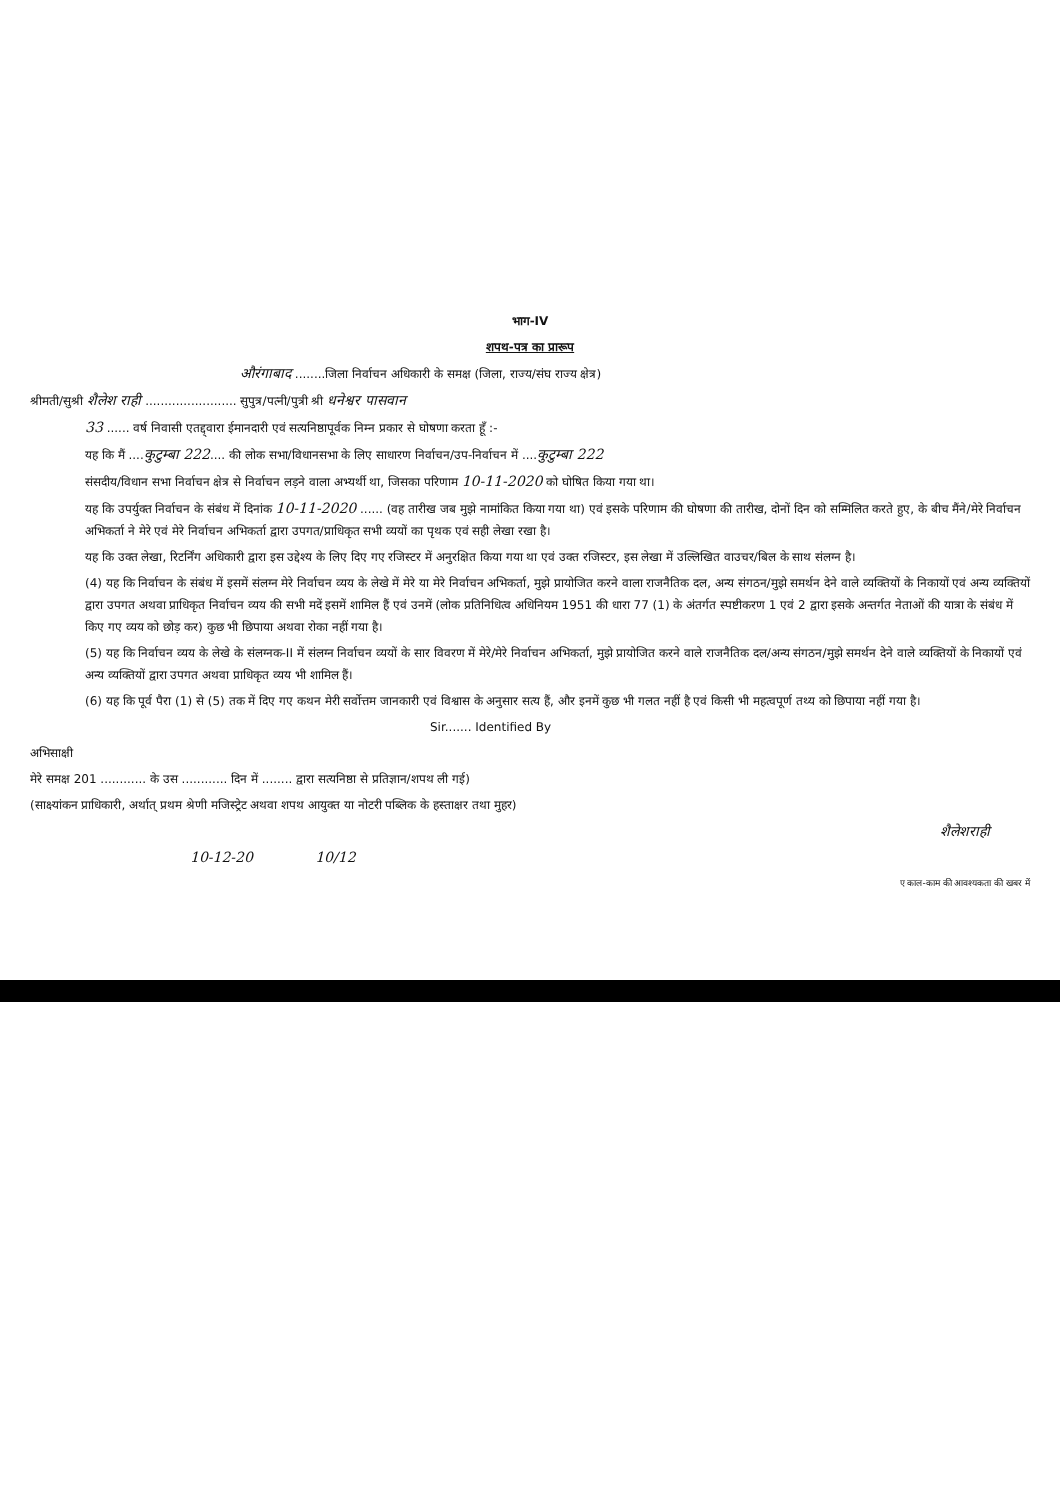भाग-IV
शपथ-पत्र का प्रारूप
औरंगाबाद ........जिला निर्वाचन अधिकारी के समक्ष (जिला, राज्य/संघ राज्य क्षेत्र)
श्रीमती/सुश्री शैलेश राही ........................ सुपुत्र/पत्नी/पुत्री श्री धनेश्वर पासवान
33 ...... वर्ष निवासी एतद्द्वारा ईमानदारी एवं सत्यनिष्ठापूर्वक निम्न प्रकार से घोषणा करता हूँ :-
यह कि मैं ....कुटुम्बा 222.... की लोक सभा/विधानसभा के लिए साधारण निर्वाचन/उप-निर्वाचन में ....कुटुम्बा 222
संसदीय/विधान सभा निर्वाचन क्षेत्र से निर्वाचन लड़ने वाला अभ्यर्थी था, जिसका परिणाम 10-11-2020 को घोषित किया गया था।
यह कि उपर्युक्त निर्वाचन के संबंध में दिनांक 10-11-2020 ...... (वह तारीख जब मुझे नामांकित किया गया था) एवं इसके परिणाम की घोषणा की तारीख, दोनों दिन को सम्मिलित करते हुए, के बीच मैंने/मेरे निर्वाचन अभिकर्ता ने मेरे एवं मेरे निर्वाचन अभिकर्ता द्वारा उपगत/प्राधिकृत सभी व्ययों का पृथक एवं सही लेखा रखा है।
यह कि उक्त लेखा, रिटर्निंग अधिकारी द्वारा इस उद्देश्य के लिए दिए गए रजिस्टर में अनुरक्षित किया गया था एवं उक्त रजिस्टर, इस लेखा में उल्लिखित वाउचर/बिल के साथ संलग्न है।
(4) यह कि निर्वाचन के संबंध में इसमें संलग्न मेरे निर्वाचन व्यय के लेखे में मेरे या मेरे निर्वाचन अभिकर्ता, मुझे प्रायोजित करने वाला राजनैतिक दल, अन्य संगठन/मुझे समर्थन देने वाले व्यक्तियों के निकायों एवं अन्य व्यक्तियों द्वारा उपगत अथवा प्राधिकृत निर्वाचन व्यय की सभी मदें इसमें शामिल हैं एवं उनमें (लोक प्रतिनिधित्व अधिनियम 1951 की धारा 77 (1) के अंतर्गत स्पष्टीकरण 1 एवं 2 द्वारा इसके अन्तर्गत नेताओं की यात्रा के संबंध में किए गए व्यय को छोड़ कर) कुछ भी छिपाया अथवा रोका नहीं गया है।
(5) यह कि निर्वाचन व्यय के लेखे के संलग्नक-II में संलग्न निर्वाचन व्ययों के सार विवरण में मेरे/मेरे निर्वाचन अभिकर्ता, मुझे प्रायोजित करने वाले राजनैतिक दल/अन्य संगठन/मुझे समर्थन देने वाले व्यक्तियों के निकायों एवं अन्य व्यक्तियों द्वारा उपगत अथवा प्राधिकृत व्यय भी शामिल हैं।
(6) यह कि पूर्व पैरा (1) से (5) तक में दिए गए कथन मेरी सर्वोत्तम जानकारी एवं विश्वास के अनुसार सत्य हैं, और इनमें कुछ भी गलत नहीं है एवं किसी भी महत्वपूर्ण तथ्य को छिपाया नहीं गया है।
Sir....... Identified By
अभिसाक्षी
मेरे समक्ष 201 ............ के उस ............ दिन में ........ द्वारा सत्यनिष्ठा से प्रतिज्ञान/शपथ ली गई)
(साक्ष्यांकन प्राधिकारी, अर्थात् प्रथम श्रेणी मजिस्ट्रेट अथवा शपथ आयुक्त या नोटरी पब्लिक के हस्ताक्षर तथा मुहर)
शैलेशराही
10-12-20 10/12
ए काल-काम की आवश्यकता की खबर में